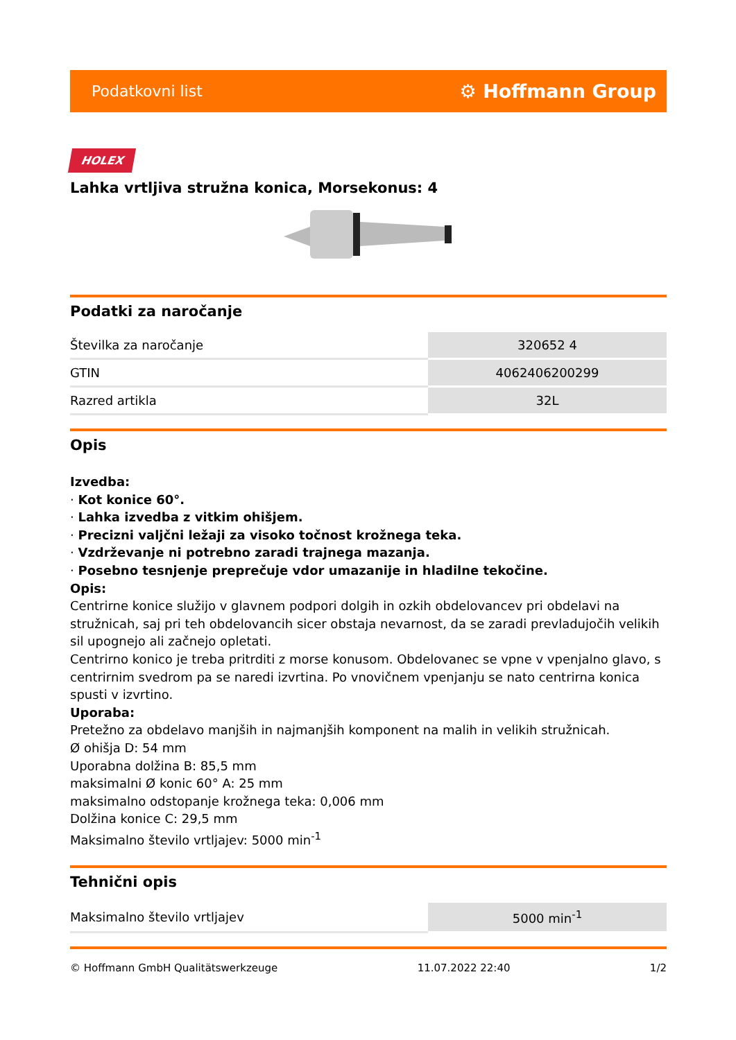Podatkovni list ⚙ Hoffmann Group
HOLEX
Lahka vrtljiva stružna konica, Morsekonus: 4
Podatki za naročanje
| Številka za naročanje | 320652 4 |
| GTIN | 4062406200299 |
| Razred artikla | 32L |
Opis
Izvedba:
· Kot konice 60°.
· Lahka izvedba z vitkim ohišjem.
· Precizni valjčni ležaji za visoko točnost krožnega teka.
· Vzdrževanje ni potrebno zaradi trajnega mazanja.
· Posebno tesnjenje preprečuje vdor umazanije in hladilne tekočine.
Opis:
Centrirne konice služijo v glavnem podpori dolgih in ozkih obdelovancev pri obdelavi na stružnicah, saj pri teh obdelovancih sicer obstaja nevarnost, da se zaradi prevladujočih velikih sil upognejo ali začnejo opletati.
Centrirno konico je treba pritrditi z morse konusom. Obdelovanec se vpne v vpenjalno glavo, s centrirnim svedrom pa se naredi izvrtina. Po vnovičnem vpenjanju se nato centrirna konica spusti v izvrtino.
Uporaba:
Pretežno za obdelavo manjših in najmanjših komponent na malih in velikih stružnicah.
Ø ohišja D: 54 mm
Uporabna dolžina B: 85,5 mm
maksimalni Ø konic 60° A: 25 mm
maksimalno odstopanje krožnega teka: 0,006 mm
Dolžina konice C: 29,5 mm
Maksimalno število vrtljajev: 5000 min<sup>-1</sup>
Tehnični opis
| Maksimalno število vrtljajev | 5000 min<sup>-1</sup> |
© Hoffmann GmbH Qualitätswerkzeuge 11.07.2022 22:40 1/2